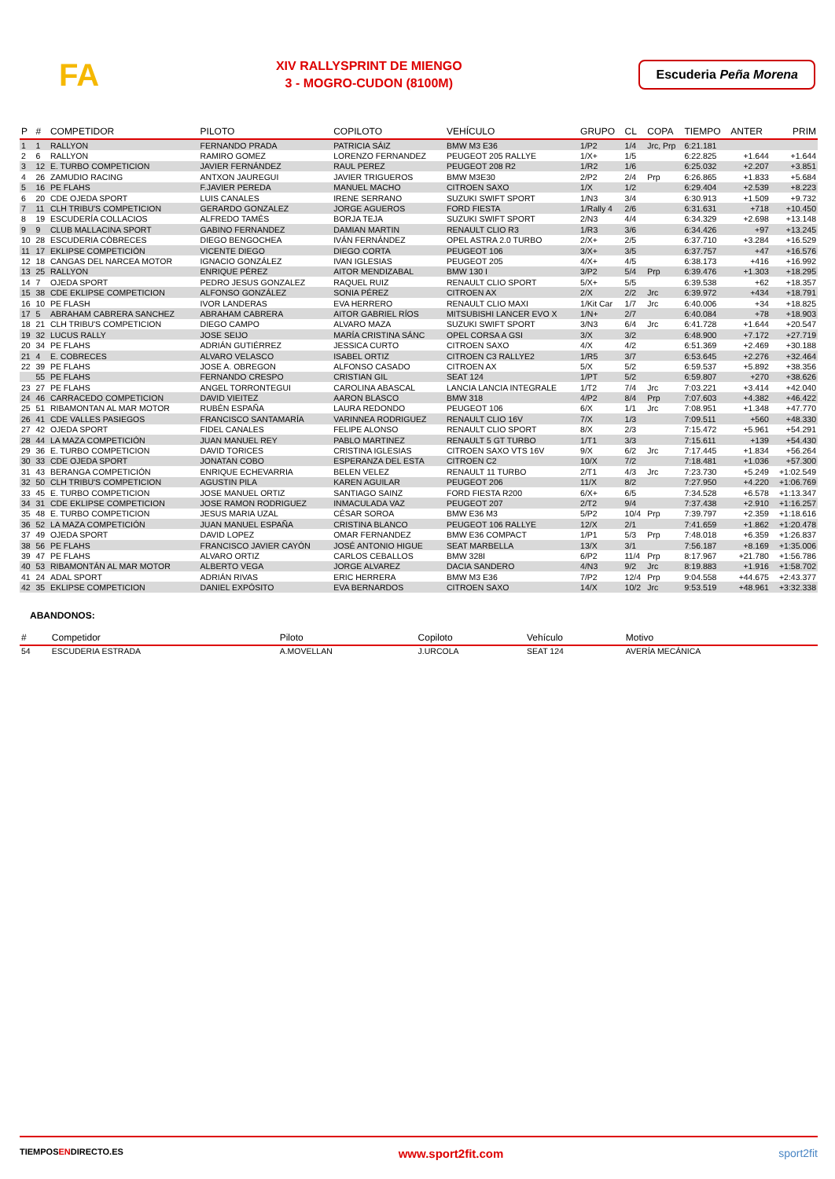FA
XIV RALLYSPRINT DE MIENGO
3 - MOGRO-CUDON (8100M)
Escuderia Peña Morena
| P | # | COMPETIDOR | PILOTO | COPILOTO | VEHÍCULO | GRUPO | CL | COPA | TIEMPO | ANTER | PRIM |
| --- | --- | --- | --- | --- | --- | --- | --- | --- | --- | --- | --- |
| 1 | 1 | RALLYON | FERNANDO PRADA | PATRICIA SÁIZ | BMW M3 E36 | 1/P2 | 1/4 | Jrc, Prp | 6:21.181 | | |
| 2 | 6 | RALLYON | RAMIRO GOMEZ | LORENZO FERNANDEZ | PEUGEOT 205 RALLYE | 1/X+ | 1/5 | | 6:22.825 | +1.644 | +1.644 |
| 3 | 12 | E. TURBO COMPETICION | JAVIER FERNÁNDEZ | RAUL PEREZ | PEUGEOT 208 R2 | 1/R2 | 1/6 | | 6:25.032 | +2.207 | +3.851 |
| 4 | 26 | ZAMUDIO RACING | ANTXON JAUREGUI | JAVIER TRIGUEROS | BMW M3E30 | 2/P2 | 2/4 | Prp | 6:26.865 | +1.833 | +5.684 |
| 5 | 16 | PE FLAHS | F.JAVIER PEREDA | MANUEL MACHO | CITROEN SAXO | 1/X | 1/2 | | 6:29.404 | +2.539 | +8.223 |
| 6 | 20 | CDE OJEDA SPORT | LUIS CANALES | IRENE SERRANO | SUZUKI SWIFT SPORT | 1/N3 | 3/4 | | 6:30.913 | +1.509 | +9.732 |
| 7 | 11 | CLH TRIBU'S COMPETICION | GERARDO GONZALEZ | JORGE AGUEROS | FORD FIESTA | 1/Rally 4 | 2/6 | | 6:31.631 | +718 | +10.450 |
| 8 | 19 | ESCUDERÍA COLLACIOS | ALFREDO TAMÉS | BORJA TEJA | SUZUKI SWIFT SPORT | 2/N3 | 4/4 | | 6:34.329 | +2.698 | +13.148 |
| 9 | 9 | CLUB MALLACINA SPORT | GABINO FERNANDEZ | DAMIAN MARTIN | RENAULT CLIO R3 | 1/R3 | 3/6 | | 6:34.426 | +97 | +13.245 |
| 10 | 28 | ESCUDERIA CÓBRECES | DIEGO BENGOCHEA | IVÁN FERNÁNDEZ | OPEL ASTRA 2.0 TURBO | 2/X+ | 2/5 | | 6:37.710 | +3.284 | +16.529 |
| 11 | 17 | EKLIPSE COMPETICIÓN | VICENTE DIEGO | DIEGO CORTA | PEUGEOT 106 | 3/X+ | 3/5 | | 6:37.757 | +47 | +16.576 |
| 12 | 18 | CANGAS DEL NARCEA MOTOR | IGNACIO GONZÁLEZ | IVAN IGLESIAS | PEUGEOT 205 | 4/X+ | 4/5 | | 6:38.173 | +416 | +16.992 |
| 13 | 25 | RALLYON | ENRIQUE PÉREZ | AITOR MENDIZABAL | BMW 130 I | 3/P2 | 5/4 | Prp | 6:39.476 | +1.303 | +18.295 |
| 14 | 7 | OJEDA SPORT | PEDRO JESUS GONZALEZ | RAQUEL RUIZ | RENAULT CLIO SPORT | 5/X+ | 5/5 | | 6:39.538 | +62 | +18.357 |
| 15 | 38 | CDE EKLIPSE COMPETICION | ALFONSO GONZÁLEZ | SONIA PÉREZ | CITROEN AX | 2/X | 2/2 | Jrc | 6:39.972 | +434 | +18.791 |
| 16 | 10 | PE FLASH | IVOR LANDERAS | EVA HERRERO | RENAULT CLIO MAXI | 1/Kit Car | 1/7 | Jrc | 6:40.006 | +34 | +18.825 |
| 17 | 5 | ABRAHAM CABRERA SANCHEZ | ABRAHAM CABRERA | AITOR GABRIEL RÍOS | MITSUBISHI LANCER EVO X | 1/N+ | 2/7 | | 6:40.084 | +78 | +18.903 |
| 18 | 21 | CLH TRIBU'S COMPETICION | DIEGO CAMPO | ALVARO MAZA | SUZUKI SWIFT SPORT | 3/N3 | 6/4 | Jrc | 6:41.728 | +1.644 | +20.547 |
| 19 | 32 | LUCUS RALLY | JOSE SEIJO | MARÍA CRISTINA SÁNC | OPEL CORSA A GSI | 3/X | 3/2 | | 6:48.900 | +7.172 | +27.719 |
| 20 | 34 | PE FLAHS | ADRIÁN GUTIÉRREZ | JESSICA CURTO | CITROEN SAXO | 4/X | 4/2 | | 6:51.369 | +2.469 | +30.188 |
| 21 | 4 | E. COBRECES | ALVARO VELASCO | ISABEL ORTIZ | CITROEN C3 RALLYE2 | 1/R5 | 3/7 | | 6:53.645 | +2.276 | +32.464 |
| 22 | 39 | PE FLAHS | JOSE A. OBREGON | ALFONSO CASADO | CITROEN AX | 5/X | 5/2 | | 6:59.537 | +5.892 | +38.356 |
| | 55 | PE FLAHS | FERNANDO CRESPO | CRISTIAN GIL | SEAT 124 | 1/PT | 5/2 | | 6:59.807 | +270 | +38.626 |
| 23 | 27 | PE FLAHS | ANGEL TORRONTEGUI | CAROLINA ABASCAL | LANCIA LANCIA INTEGRALE | 1/T2 | 7/4 | Jrc | 7:03.221 | +3.414 | +42.040 |
| 24 | 46 | CARRACEDO COMPETICION | DAVID VIEITEZ | AARON BLASCO | BMW 318 | 4/P2 | 8/4 | Prp | 7:07.603 | +4.382 | +46.422 |
| 25 | 51 | RIBAMONTAN AL MAR MOTOR | RUBÉN ESPAÑA | LAURA REDONDO | PEUGEOT 106 | 6/X | 1/1 | Jrc | 7:08.951 | +1.348 | +47.770 |
| 26 | 41 | CDE VALLES PASIEGOS | FRANCISCO SANTAMARÍA | VARINNEA RODRIGUEZ | RENAULT CLIO 16V | 7/X | 1/3 | | 7:09.511 | +560 | +48.330 |
| 27 | 42 | OJEDA SPORT | FIDEL CANALES | FELIPE ALONSO | RENAULT CLIO SPORT | 8/X | 2/3 | | 7:15.472 | +5.961 | +54.291 |
| 28 | 44 | LA MAZA COMPETICIÓN | JUAN MANUEL REY | PABLO MARTINEZ | RENAULT 5 GT TURBO | 1/T1 | 3/3 | | 7:15.611 | +139 | +54.430 |
| 29 | 36 | E. TURBO COMPETICION | DAVID TORICES | CRISTINA IGLESIAS | CITROEN SAXO VTS 16V | 9/X | 6/2 | Jrc | 7:17.445 | +1.834 | +56.264 |
| 30 | 33 | CDE OJEDA SPORT | JONATAN COBO | ESPERANZA DEL ESTA | CITROEN C2 | 10/X | 7/2 | | 7:18.481 | +1.036 | +57.300 |
| 31 | 43 | BERANGA COMPETICIÓN | ENRIQUE ECHEVARRIA | BELEN VELEZ | RENAULT 11 TURBO | 2/T1 | 4/3 | Jrc | 7:23.730 | +5.249 | +1:02.549 |
| 32 | 50 | CLH TRIBU'S COMPETICION | AGUSTIN PILA | KAREN AGUILAR | PEUGEOT 206 | 11/X | 8/2 | | 7:27.950 | +4.220 | +1:06.769 |
| 33 | 45 | E. TURBO COMPETICION | JOSE MANUEL ORTIZ | SANTIAGO SAINZ | FORD FIESTA R200 | 6/X+ | 6/5 | | 7:34.528 | +6.578 | +1:13.347 |
| 34 | 31 | CDE EKLIPSE COMPETICION | JOSE RAMON RODRIGUEZ | INMACULADA VAZ | PEUGEOT 207 | 2/T2 | 9/4 | | 7:37.438 | +2.910 | +1:16.257 |
| 35 | 48 | E. TURBO COMPETICION | JESUS MARIA UZAL | CÉSAR SOROA | BMW E36 M3 | 5/P2 | 10/4 | Prp | 7:39.797 | +2.359 | +1:18.616 |
| 36 | 52 | LA MAZA COMPETICIÓN | JUAN MANUEL ESPAÑA | CRISTINA BLANCO | PEUGEOT 106 RALLYE | 12/X | 2/1 | | 7:41.659 | +1.862 | +1:20.478 |
| 37 | 49 | OJEDA SPORT | DAVID LOPEZ | OMAR FERNANDEZ | BMW E36 COMPACT | 1/P1 | 5/3 | Prp | 7:48.018 | +6.359 | +1:26.837 |
| 38 | 56 | PE FLAHS | FRANCISCO JAVIER CAYÓN | JOSÉ ANTONIO HIGUE | SEAT MARBELLA | 13/X | 3/1 | | 7:56.187 | +8.169 | +1:35.006 |
| 39 | 47 | PE FLAHS | ALVARO ORTIZ | CARLOS CEBALLOS | BMW 328I | 6/P2 | 11/4 | Prp | 8:17.967 | +21.780 | +1:56.786 |
| 40 | 53 | RIBAMONTÁN AL MAR MOTOR | ALBERTO VEGA | JORGE ALVAREZ | DACIA SANDERO | 4/N3 | 9/2 | Jrc | 8:19.883 | +1.916 | +1:58.702 |
| 41 | 24 | ADAL SPORT | ADRIÁN RIVAS | ERIC HERRERA | BMW M3 E36 | 7/P2 | 12/4 | Prp | 9:04.558 | +44.675 | +2:43.377 |
| 42 | 35 | EKLIPSE COMPETICION | DANIEL EXPÓSITO | EVA BERNARDOS | CITROEN SAXO | 14/X | 10/2 | Jrc | 9:53.519 | +48.961 | +3:32.338 |
ABANDONOS:
| # | Competidor | Piloto | Copiloto | Vehículo | Motivo |
| --- | --- | --- | --- | --- | --- |
| 54 | ESCUDERIA ESTRADA | A.MOVELLAN | J.URCOLA | SEAT 124 | AVERÍA MECÁNICA |
TIEMPOSENDIRECTO.ES www.sport2fit.com sport2fit